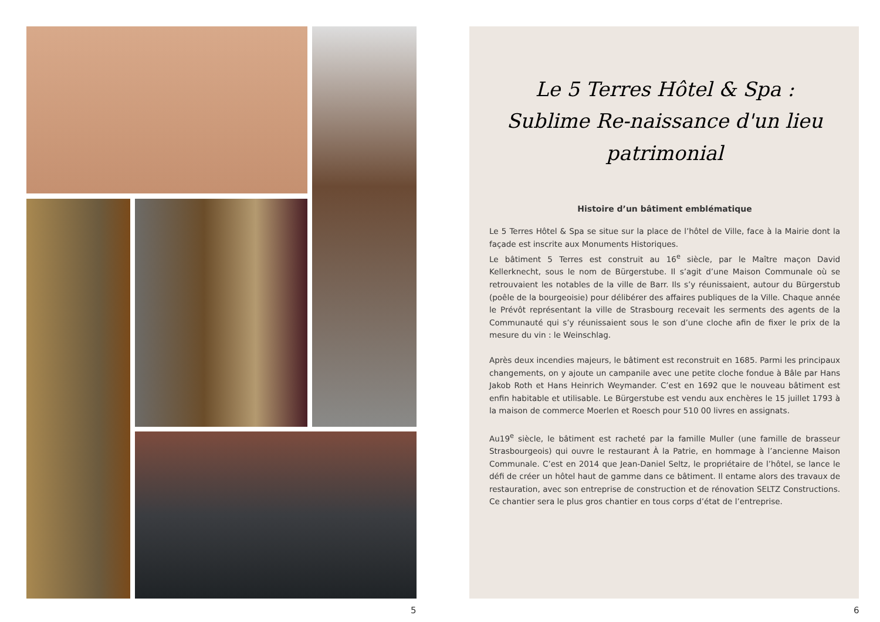5
Le 5 Terres Hôtel & Spa :
Sublime Re-naissance d'un lieu patrimonial
Histoire d’un bâtiment emblématique
Le 5 Terres Hôtel & Spa se situe sur la place de l’hôtel de Ville, face à la Mairie dont la façade est inscrite aux Monuments Historiques.
Le bâtiment 5 Terres est construit au 16<sup>e</sup> siècle, par le Maître maçon David Kellerknecht, sous le nom de Bürgerstube. Il s’agit d’une Maison Communale où se retrouvaient les notables de la ville de Barr. Ils s’y réunissaient, autour du Bürgerstub (poêle de la bourgeoisie) pour délibérer des affaires publiques de la Ville. Chaque année le Prévôt représentant la ville de Strasbourg recevait les serments des agents de la Communauté qui s’y réunissaient sous le son d’une cloche afin de fixer le prix de la mesure du vin : le Weinschlag.
Après deux incendies majeurs, le bâtiment est reconstruit en 1685. Parmi les principaux changements, on y ajoute un campanile avec une petite cloche fondue à Bâle par Hans Jakob Roth et Hans Heinrich Weymander. C’est en 1692 que le nouveau bâtiment est enfin habitable et utilisable. Le Bürgerstube est vendu aux enchères le 15 juillet 1793 à la maison de commerce Moerlen et Roesch pour 510 00 livres en assignats.
Au19<sup>e</sup> siècle, le bâtiment est racheté par la famille Muller (une famille de brasseur Strasbourgeois) qui ouvre le restaurant À la Patrie, en hommage à l’ancienne Maison Communale. C’est en 2014 que Jean-Daniel Seltz, le propriétaire de l’hôtel, se lance le défi de créer un hôtel haut de gamme dans ce bâtiment. Il entame alors des travaux de restauration, avec son entreprise de construction et de rénovation SELTZ Constructions. Ce chantier sera le plus gros chantier en tous corps d’état de l’entreprise.
6